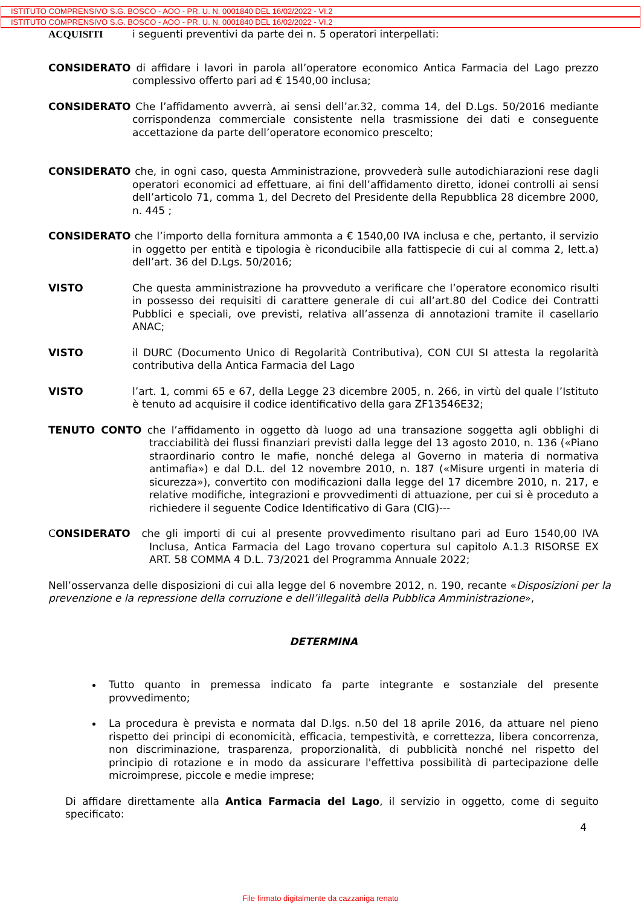ISTITUTO COMPRENSIVO S.G. BOSCO - AOO - PR. U. N. 0001840 DEL 16/02/2022 - VI.2
ISTITUTO COMPRENSIVO S.G. BOSCO - AOO - PR. U. N. 0001840 DEL 16/02/2022 - VI.2
ACQUISITI i seguenti preventivi da parte dei n. 5 operatori interpellati:
CONSIDERATO di affidare i lavori in parola all’operatore economico Antica Farmacia del Lago prezzo complessivo offerto pari ad € 1540,00 inclusa;
CONSIDERATO Che l’affidamento avverrà, ai sensi dell’ar.32, comma 14, del D.Lgs. 50/2016 mediante corrispondenza commerciale consistente nella trasmissione dei dati e conseguente accettazione da parte dell’operatore economico prescelto;
CONSIDERATO che, in ogni caso, questa Amministrazione, provvederà sulle autodichiarazioni rese dagli operatori economici ad effettuare, ai fini dell’affidamento diretto, idonei controlli ai sensi dell’articolo 71, comma 1, del Decreto del Presidente della Repubblica 28 dicembre 2000, n. 445 ;
CONSIDERATO che l’importo della fornitura ammonta a € 1540,00 IVA inclusa e che, pertanto, il servizio in oggetto per entità e tipologia è riconducibile alla fattispecie di cui al comma 2, lett.a) dell’art. 36 del D.Lgs. 50/2016;
VISTO Che questa amministrazione ha provveduto a verificare che l’operatore economico risulti in possesso dei requisiti di carattere generale di cui all’art.80 del Codice dei Contratti Pubblici e speciali, ove previsti, relativa all’assenza di annotazioni tramite il casellario ANAC;
VISTO il DURC (Documento Unico di Regolarità Contributiva), CON CUI SI attesta la regolarità contributiva della Antica Farmacia del Lago
VISTO l’art. 1, commi 65 e 67, della Legge 23 dicembre 2005, n. 266, in virtù del quale l’Istituto è tenuto ad acquisire il codice identificativo della gara ZF13546E32;
TENUTO CONTO che l’affidamento in oggetto dà luogo ad una transazione soggetta agli obblighi di tracciabilità dei flussi finanziari previsti dalla legge del 13 agosto 2010, n. 136 («Piano straordinario contro le mafie, nonché delega al Governo in materia di normativa antimafia») e dal D.L. del 12 novembre 2010, n. 187 («Misure urgenti in materia di sicurezza»), convertito con modificazioni dalla legge del 17 dicembre 2010, n. 217, e relative modifiche, integrazioni e provvedimenti di attuazione, per cui si è proceduto a richiedere il seguente Codice Identificativo di Gara (CIG)---
CONSIDERATO che gli importi di cui al presente provvedimento risultano pari ad Euro 1540,00 IVA Inclusa, Antica Farmacia del Lago trovano copertura sul capitolo A.1.3 RISORSE EX ART. 58 COMMA 4 D.L. 73/2021 del Programma Annuale 2022;
Nell’osservanza delle disposizioni di cui alla legge del 6 novembre 2012, n. 190, recante «Disposizioni per la prevenzione e la repressione della corruzione e dell’illegalità della Pubblica Amministrazione»,
DETERMINA
Tutto quanto in premessa indicato fa parte integrante e sostanziale del presente provvedimento;
La procedura è prevista e normata dal D.lgs. n.50 del 18 aprile 2016, da attuare nel pieno rispetto dei principi di economicità, efficacia, tempestività, e correttezza, libera concorrenza, non discriminazione, trasparenza, proporzionalità, di pubblicità nonché nel rispetto del principio di rotazione e in modo da assicurare l'effettiva possibilità di partecipazione delle microimprese, piccole e medie imprese;
Di affidare direttamente alla Antica Farmacia del Lago, il servizio in oggetto, come di seguito specificato:
4
File firmato digitalmente da cazzaniga renato